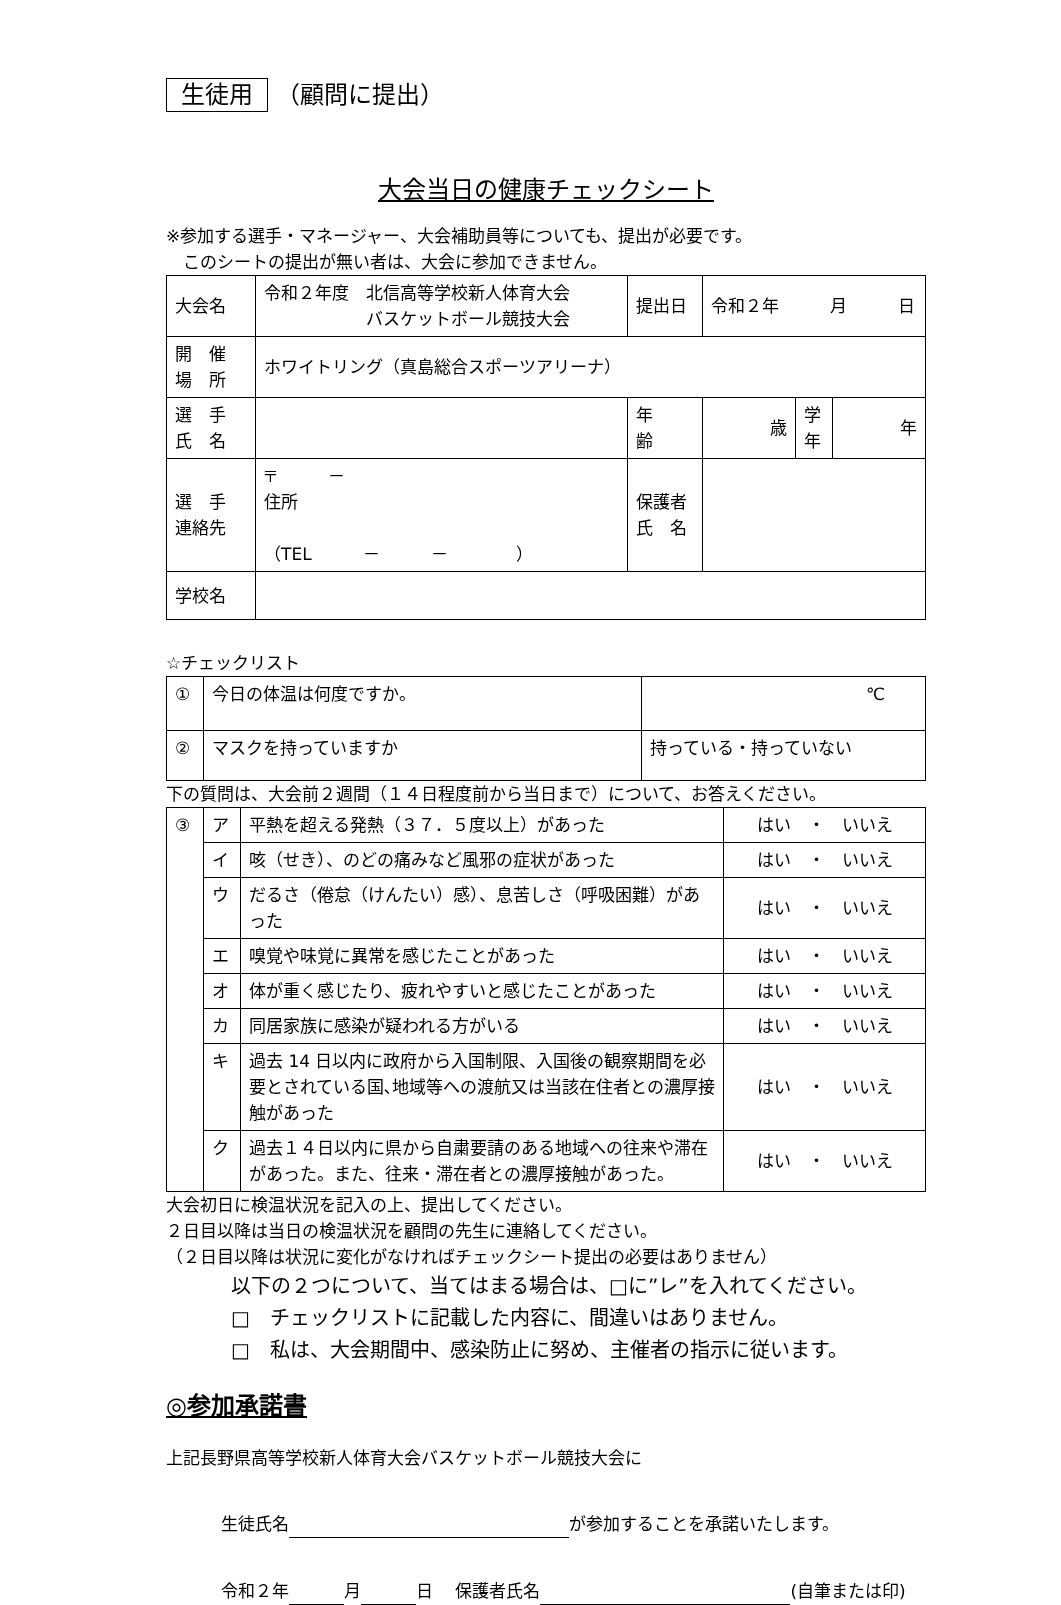生徒用 （顧問に提出）
大会当日の健康チェックシート
※参加する選手・マネージャー、大会補助員等についても、提出が必要です。
　このシートの提出が無い者は、大会に参加できません。
| 大会名 | 令和２年度 北信高等学校新人体育大会 バスケットボール競技大会 | 提出日 | 令和２年 月 日 | | |
| 開 催 場 所 | ホワイトリング（真島総合スポーツアリーナ） | | | | |
| 選 手 氏 名 | | 年 齢 | 歳 | 学 年 | 年 |
| 選 手 連絡先 | 〒 － 住所 （TEL － － ） | 保護者 氏 名 | | | |
| 学校名 | | | | | |
☆チェックリスト
| ① | 今日の体温は何度ですか。 | ℃ |
| ② | マスクを持っていますか | 持っている・持っていない |
下の質問は、大会前２週間（１４日程度前から当日まで）について、お答えください。
| ③ | ア | 平熱を超える発熱（３７．５度以上）があった | はい ・ いいえ |
| | イ | 咳（せき）、のどの痛みなど風邪の症状があった | はい ・ いいえ |
| | ウ | だるさ（倦怠（けんたい）感）、息苦しさ（呼吸困難）があった | はい ・ いいえ |
| | エ | 嗅覚や味覚に異常を感じたことがあった | はい ・ いいえ |
| | オ | 体が重く感じたり、疲れやすいと感じたことがあった | はい ・ いいえ |
| | カ | 同居家族に感染が疑われる方がいる | はい ・ いいえ |
| | キ | 過去 14 日以内に政府から入国制限、入国後の観察期間を必要とされている国､地域等への渡航又は当該在住者との濃厚接触があった | はい ・ いいえ |
| | ク | 過去１４日以内に県から自粛要請のある地域への往来や滞在があった。また、往来・滞在者との濃厚接触があった。 | はい ・ いいえ |
大会初日に検温状況を記入の上、提出してください。
２日目以降は当日の検温状況を顧問の先生に連絡してください。
（２日目以降は状況に変化がなければチェックシート提出の必要はありません）
以下の２つについて、当てはまる場合は、□に”レ”を入れてください。
□　チェックリストに記載した内容に、間違いはありません。
□　私は、大会期間中、感染防止に努め、主催者の指示に従います。
◎参加承諾書
上記長野県高等学校新人体育大会バスケットボール競技大会に
生徒氏名 が参加することを承諾いたします。
令和２年 月 日　 保護者氏名 (自筆または印)